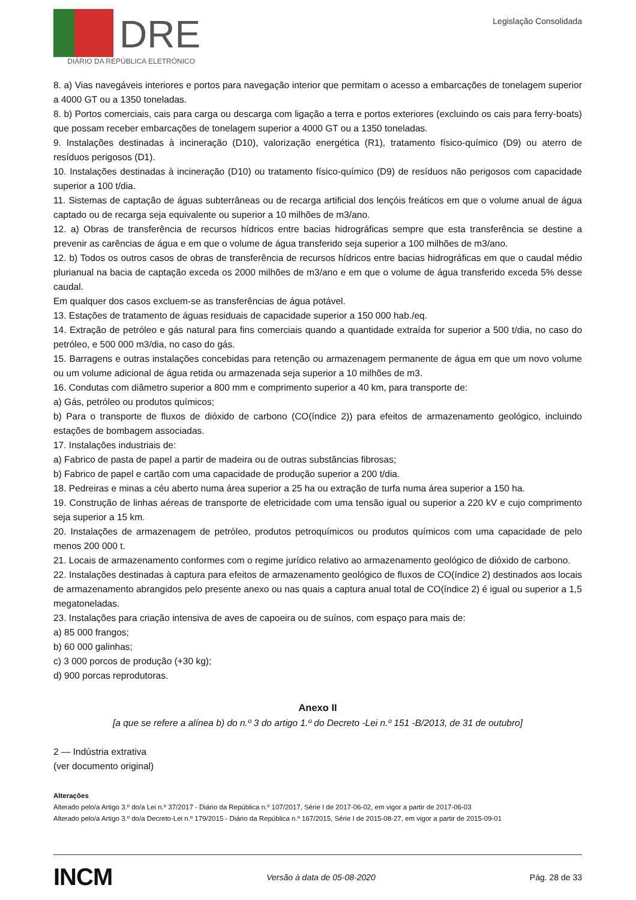DRE
DIÁRIO DA REPÚBLICA ELETRÓNICO
Legislação Consolidada
8. a) Vias navegáveis interiores e portos para navegação interior que permitam o acesso a embarcações de tonelagem superior a 4000 GT ou a 1350 toneladas.
8. b) Portos comerciais, cais para carga ou descarga com ligação a terra e portos exteriores (excluindo os cais para ferry-boats) que possam receber embarcações de tonelagem superior a 4000 GT ou a 1350 toneladas.
9. Instalações destinadas à incineração (D10), valorização energética (R1), tratamento físico-químico (D9) ou aterro de resíduos perigosos (D1).
10. Instalações destinadas à incineração (D10) ou tratamento físico-químico (D9) de resíduos não perigosos com capacidade superior a 100 t/dia.
11. Sistemas de captação de águas subterrâneas ou de recarga artificial dos lençóis freáticos em que o volume anual de água captado ou de recarga seja equivalente ou superior a 10 milhões de m3/ano.
12. a) Obras de transferência de recursos hídricos entre bacias hidrográficas sempre que esta transferência se destine a prevenir as carências de água e em que o volume de água transferido seja superior a 100 milhões de m3/ano.
12. b) Todos os outros casos de obras de transferência de recursos hídricos entre bacias hidrográficas em que o caudal médio plurianual na bacia de captação exceda os 2000 milhões de m3/ano e em que o volume de água transferido exceda 5% desse caudal.
Em qualquer dos casos excluem-se as transferências de água potável.
13. Estações de tratamento de águas residuais de capacidade superior a 150 000 hab./eq.
14. Extração de petróleo e gás natural para fins comerciais quando a quantidade extraída for superior a 500 t/dia, no caso do petróleo, e 500 000 m3/dia, no caso do gás.
15. Barragens e outras instalações concebidas para retenção ou armazenagem permanente de água em que um novo volume ou um volume adicional de água retida ou armazenada seja superior a 10 milhões de m3.
16. Condutas com diâmetro superior a 800 mm e comprimento superior a 40 km, para transporte de:
a) Gás, petróleo ou produtos químicos;
b) Para o transporte de fluxos de dióxido de carbono (CO(índice 2)) para efeitos de armazenamento geológico, incluindo estações de bombagem associadas.
17. Instalações industriais de:
a) Fabrico de pasta de papel a partir de madeira ou de outras substâncias fibrosas;
b) Fabrico de papel e cartão com uma capacidade de produção superior a 200 t/dia.
18. Pedreiras e minas a céu aberto numa área superior a 25 ha ou extração de turfa numa área superior a 150 ha.
19. Construção de linhas aéreas de transporte de eletricidade com uma tensão igual ou superior a 220 kV e cujo comprimento seja superior a 15 km.
20. Instalações de armazenagem de petróleo, produtos petroquímicos ou produtos químicos com uma capacidade de pelo menos 200 000 t.
21. Locais de armazenamento conformes com o regime jurídico relativo ao armazenamento geológico de dióxido de carbono.
22. Instalações destinadas à captura para efeitos de armazenamento geológico de fluxos de CO(índice 2) destinados aos locais de armazenamento abrangidos pelo presente anexo ou nas quais a captura anual total de CO(índice 2) é igual ou superior a 1,5 megatoneladas.
23. Instalações para criação intensiva de aves de capoeira ou de suínos, com espaço para mais de:
a) 85 000 frangos;
b) 60 000 galinhas;
c) 3 000 porcos de produção (+30 kg);
d) 900 porcas reprodutoras.
Anexo II
[a que se refere a alínea b) do n.º 3 do artigo 1.º do Decreto -Lei n.º 151 -B/2013, de 31 de outubro]
2 — Indústria extrativa
(ver documento original)
Alterações
Alterado pelo/a Artigo 3.º do/a Lei n.º 37/2017 - Diário da República n.º 107/2017, Série I de 2017-06-02, em vigor a partir de 2017-06-03
Alterado pelo/a Artigo 3.º do/a Decreto-Lei n.º 179/2015 - Diário da República n.º 167/2015, Série I de 2015-08-27, em vigor a partir de 2015-09-01
INCM
Versão à data de 05-08-2020 Pág. 28 de 33